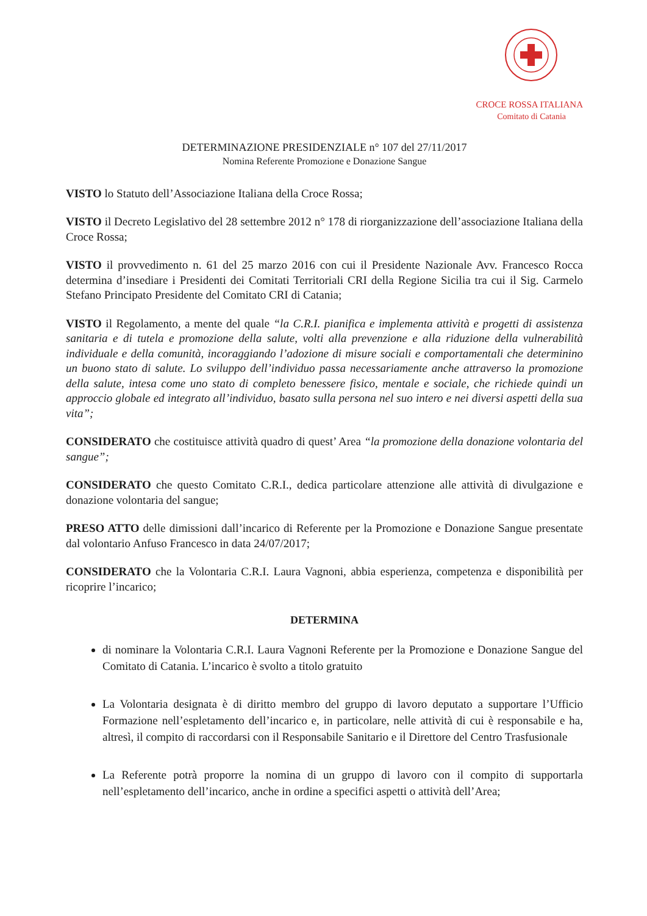CROCE ROSSA ITALIANA
Comitato di Catania
DETERMINAZIONE PRESIDENZIALE n° 107 del 27/11/2017
Nomina Referente Promozione e Donazione Sangue
VISTO lo Statuto dell’Associazione Italiana della Croce Rossa;
VISTO il Decreto Legislativo del 28 settembre 2012 n° 178 di riorganizzazione dell’associazione Italiana della Croce Rossa;
VISTO il provvedimento n. 61 del 25 marzo 2016 con cui il Presidente Nazionale Avv. Francesco Rocca determina d’insediare i Presidenti dei Comitati Territoriali CRI della Regione Sicilia tra cui il Sig. Carmelo Stefano Principato Presidente del Comitato CRI di Catania;
VISTO il Regolamento, a mente del quale “la C.R.I. pianifica e implementa attività e progetti di assistenza sanitaria e di tutela e promozione della salute, volti alla prevenzione e alla riduzione della vulnerabilità individuale e della comunità, incoraggiando l’adozione di misure sociali e comportamentali che determinino un buono stato di salute. Lo sviluppo dell’individuo passa necessariamente anche attraverso la promozione della salute, intesa come uno stato di completo benessere fisico, mentale e sociale, che richiede quindi un approccio globale ed integrato all’individuo, basato sulla persona nel suo intero e nei diversi aspetti della sua vita”;
CONSIDERATO che costituisce attività quadro di quest’ Area “la promozione della donazione volontaria del sangue”;
CONSIDERATO che questo Comitato C.R.I., dedica particolare attenzione alle attività di divulgazione e donazione volontaria del sangue;
PRESO ATTO delle dimissioni dall’incarico di Referente per la Promozione e Donazione Sangue presentate dal volontario Anfuso Francesco in data 24/07/2017;
CONSIDERATO che la Volontaria C.R.I. Laura Vagnoni, abbia esperienza, competenza e disponibilità per ricoprire l’incarico;
DETERMINA
di nominare la Volontaria C.R.I. Laura Vagnoni Referente per la Promozione e Donazione Sangue del Comitato di Catania. L’incarico è svolto a titolo gratuito
La Volontaria designata è di diritto membro del gruppo di lavoro deputato a supportare l’Ufficio Formazione nell’espletamento dell’incarico e, in particolare, nelle attività di cui è responsabile e ha, altresì, il compito di raccordarsi con il Responsabile Sanitario e il Direttore del Centro Trasfusionale
La Referente potrà proporre la nomina di un gruppo di lavoro con il compito di supportarla nell’espletamento dell’incarico, anche in ordine a specifici aspetti o attività dell’Area;